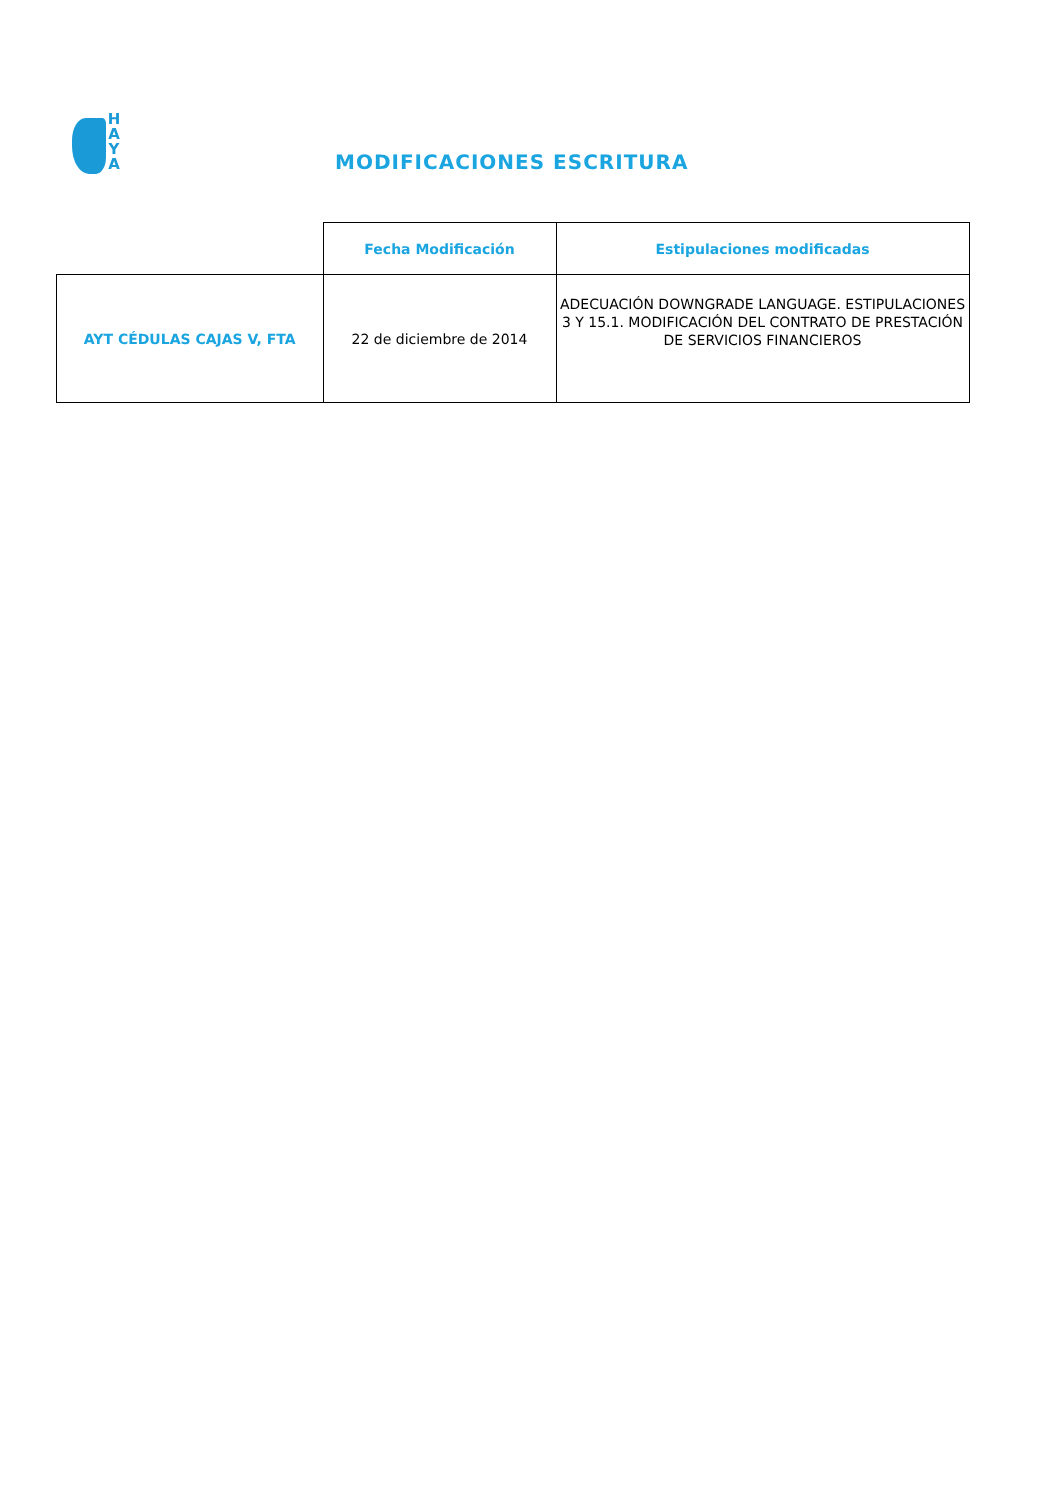H
A
Y
A
MODIFICACIONES ESCRITURA
| | Fecha Modificación | Estipulaciones modificadas |
| AYT CÉDULAS CAJAS V, FTA | 22 de diciembre de 2014 | ADECUACIÓN DOWNGRADE LANGUAGE. ESTIPULACIONES 3 Y 15.1. MODIFICACIÓN DEL CONTRATO DE PRESTACIÓN DE SERVICIOS FINANCIEROS |